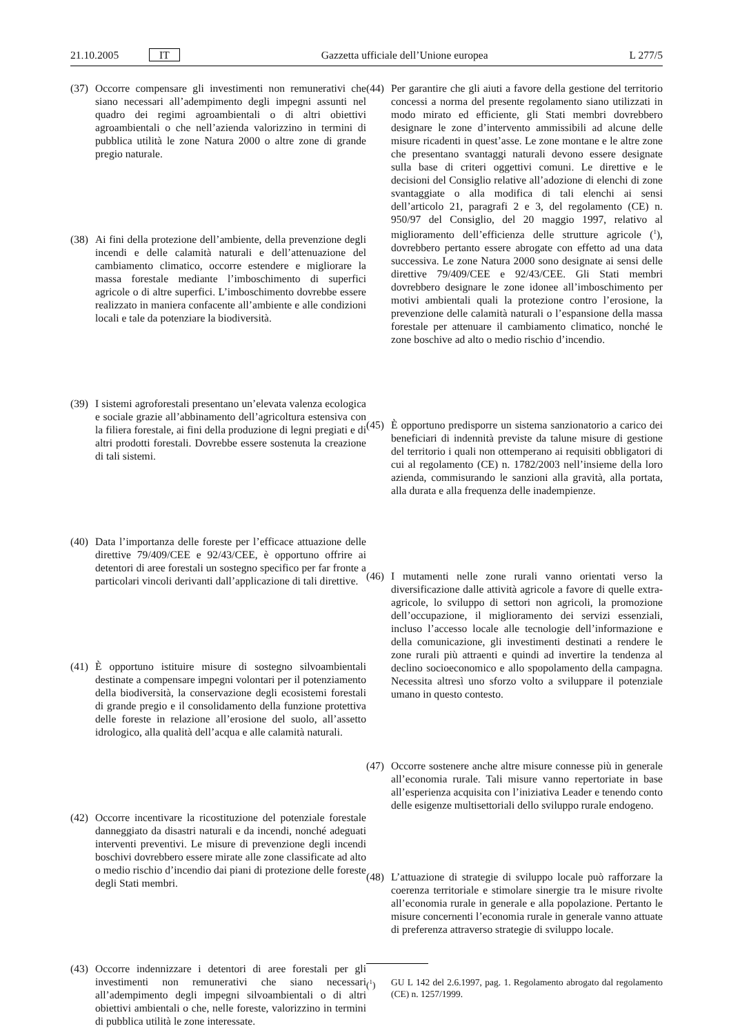21.10.2005 IT Gazzetta ufficiale dell’Unione europea L 277/5
(37) Occorre compensare gli investimenti non remunerativi che siano necessari all’adempimento degli impegni assunti nel quadro dei regimi agroambientali o di altri obiettivi agroambientali o che nell’azienda valorizzino in termini di pubblica utilità le zone Natura 2000 o altre zone di grande pregio naturale.
(38) Ai fini della protezione dell’ambiente, della prevenzione degli incendi e delle calamità naturali e dell’attenuazione del cambiamento climatico, occorre estendere e migliorare la massa forestale mediante l’imboschimento di superfici agricole o di altre superfici. L’imboschimento dovrebbe essere realizzato in maniera confacente all’ambiente e alle condizioni locali e tale da potenziare la biodiversità.
(39) I sistemi agroforestali presentano un’elevata valenza ecologica e sociale grazie all’abbinamento dell’agricoltura estensiva con la filiera forestale, ai fini della produzione di legni pregiati e di altri prodotti forestali. Dovrebbe essere sostenuta la creazione di tali sistemi.
(40) Data l’importanza delle foreste per l’efficace attuazione delle direttive 79/409/CEE e 92/43/CEE, è opportuno offrire ai detentori di aree forestali un sostegno specifico per far fronte a particolari vincoli derivanti dall’applicazione di tali direttive.
(41) È opportuno istituire misure di sostegno silvoambientali destinate a compensare impegni volontari per il potenziamento della biodiversità, la conservazione degli ecosistemi forestali di grande pregio e il consolidamento della funzione protettiva delle foreste in relazione all’erosione del suolo, all’assetto idrologico, alla qualità dell’acqua e alle calamità naturali.
(42) Occorre incentivare la ricostituzione del potenziale forestale danneggiato da disastri naturali e da incendi, nonché adeguati interventi preventivi. Le misure di prevenzione degli incendi boschivi dovrebbero essere mirate alle zone classificate ad alto o medio rischio d’incendio dai piani di protezione delle foreste degli Stati membri.
(43) Occorre indennizzare i detentori di aree forestali per gli investimenti non remunerativi che siano necessari all’adempimento degli impegni silvoambientali o di altri obiettivi ambientali o che, nelle foreste, valorizzino in termini di pubblica utilità le zone interessate.
(44) Per garantire che gli aiuti a favore della gestione del territorio concessi a norma del presente regolamento siano utilizzati in modo mirato ed efficiente, gli Stati membri dovrebbero designare le zone d’intervento ammissibili ad alcune delle misure ricadenti in quest’asse. Le zone montane e le altre zone che presentano svantaggi naturali devono essere designate sulla base di criteri oggettivi comuni. Le direttive e le decisioni del Consiglio relative all’adozione di elenchi di zone svantaggiate o alla modifica di tali elenchi ai sensi dell’articolo 21, paragrafi 2 e 3, del regolamento (CE) n. 950/97 del Consiglio, del 20 maggio 1997, relativo al miglioramento dell’efficienza delle strutture agricole (<sup>1</sup>), dovrebbero pertanto essere abrogate con effetto ad una data successiva. Le zone Natura 2000 sono designate ai sensi delle direttive 79/409/CEE e 92/43/CEE. Gli Stati membri dovrebbero designare le zone idonee all’imboschimento per motivi ambientali quali la protezione contro l’erosione, la prevenzione delle calamità naturali o l’espansione della massa forestale per attenuare il cambiamento climatico, nonché le zone boschive ad alto o medio rischio d’incendio.
(45) È opportuno predisporre un sistema sanzionatorio a carico dei beneficiari di indennità previste da talune misure di gestione del territorio i quali non ottemperano ai requisiti obbligatori di cui al regolamento (CE) n. 1782/2003 nell’insieme della loro azienda, commisurando le sanzioni alla gravità, alla portata, alla durata e alla frequenza delle inadempienze.
(46) I mutamenti nelle zone rurali vanno orientati verso la diversificazione dalle attività agricole a favore di quelle extra-agricole, lo sviluppo di settori non agricoli, la promozione dell’occupazione, il miglioramento dei servizi essenziali, incluso l’accesso locale alle tecnologie dell’informazione e della comunicazione, gli investimenti destinati a rendere le zone rurali più attraenti e quindi ad invertire la tendenza al declino socioeconomico e allo spopolamento della campagna. Necessita altresì uno sforzo volto a sviluppare il potenziale umano in questo contesto.
(47) Occorre sostenere anche altre misure connesse più in generale all’economia rurale. Tali misure vanno repertoriate in base all’esperienza acquisita con l’iniziativa Leader e tenendo conto delle esigenze multisettoriali dello sviluppo rurale endogeno.
(48) L’attuazione di strategie di sviluppo locale può rafforzare la coerenza territoriale e stimolare sinergie tra le misure rivolte all’economia rurale in generale e alla popolazione. Pertanto le misure concernenti l’economia rurale in generale vanno attuate di preferenza attraverso strategie di sviluppo locale.
(<sup>1</sup>) GU L 142 del 2.6.1997, pag. 1. Regolamento abrogato dal regolamento (CE) n. 1257/1999.